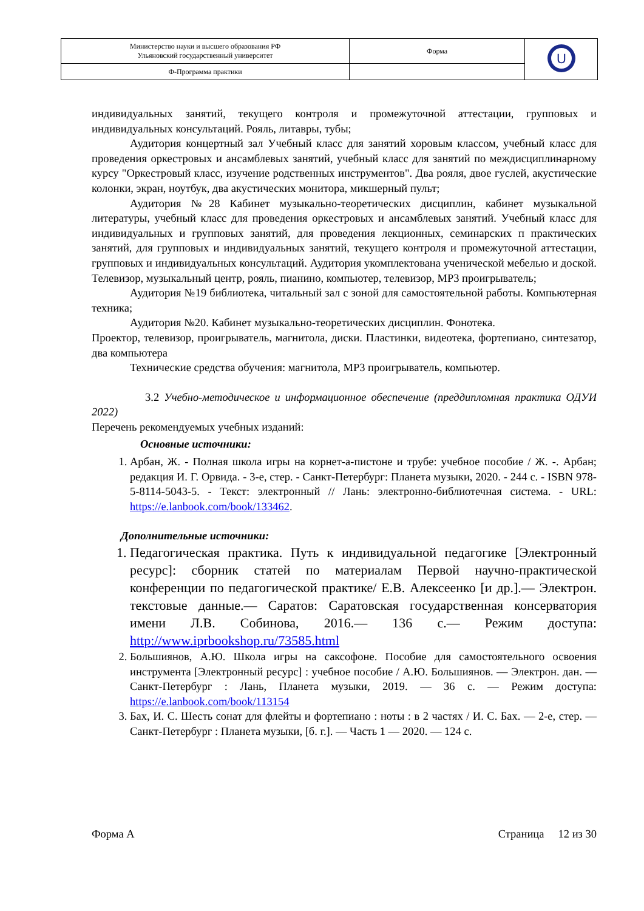| Министерство науки и высшего образования РФ Ульяновский государственный университет | Форма | U |
| Ф-Программа практики | | |
индивидуальных занятий, текущего контроля и промежуточной аттестации, групповых и индивидуальных консультаций. Рояль, литавры, тубы;
Аудитория концертный зал Учебный класс для занятий хоровым классом, учебный класс для проведения оркестровых и ансамблевых занятий, учебный класс для занятий по междисциплинарному курсу "Оркестровый класс, изучение родственных инструментов". Два рояля, двое гуслей, акустические колонки, экран, ноутбук, два акустических монитора, микшерный пульт;
Аудитория №28 Кабинет музыкально-теоретических дисциплин, кабинет музыкальной литературы, учебный класс для проведения оркестровых и ансамблевых занятий. Учебный класс для индивидуальных и групповых занятий, для проведения лекционных, семинарских п практических занятий, для групповых и индивидуальных занятий, текущего контроля и промежуточной аттестации, групповых и индивидуальных консультаций. Аудитория укомплектована ученической мебелью и доской. Телевизор, музыкальный центр, рояль, пианино, компьютер, телевизор, MP3 проигрыватель;
Аудитория №19 библиотека, читальный зал с зоной для самостоятельной работы. Компьютерная техника;
Аудитория №20. Кабинет музыкально-теоретических дисциплин. Фонотека.
Проектор, телевизор, проигрыватель, магнитола, диски. Пластинки, видеотека, фортепиано, синтезатор, два компьютера
Технические средства обучения: магнитола, MP3 проигрыватель, компьютер.
3.2 Учебно-методическое и информационное обеспечение (преддипломная практика ОДУИ 2022)
Перечень рекомендуемых учебных изданий:
Основные источники:
1. Арбан, Ж. - Полная школа игры на корнет-а-пистоне и трубе: учебное пособие / Ж. -. Арбан; редакция И. Г. Орвида. - 3-е, стер. - Санкт-Петербург: Планета музыки, 2020. - 244 с. - ISBN 978-5-8114-5043-5. - Текст: электронный // Лань: электронно-библиотечная система. - URL: https://e.lanbook.com/book/133462.
Дополнительные источники:
1. Педагогическая практика. Путь к индивидуальной педагогике [Электронный ресурс]: сборник статей по материалам Первой научно-практической конференции по педагогической практике/ Е.В. Алексеенко [и др.].— Электрон. текстовые данные.— Саратов: Саратовская государственная консерватория имени Л.В. Собинова, 2016.— 136 c.— Режим доступа: http://www.iprbookshop.ru/73585.html
2. Большиянов, А.Ю. Школа игры на саксофоне. Пособие для самостоятельного освоения инструмента [Электронный ресурс] : учебное пособие / А.Ю. Большиянов. — Электрон. дан. — Санкт-Петербург : Лань, Планета музыки, 2019. — 36 с. — Режим доступа: https://e.lanbook.com/book/113154
3. Бах, И. С. Шесть сонат для флейты и фортепиано : ноты : в 2 частях / И. С. Бах. — 2-е, стер. — Санкт-Петербург : Планета музыки, [б. г.]. — Часть 1 — 2020. — 124 с.
Форма А Страница 12 из 30